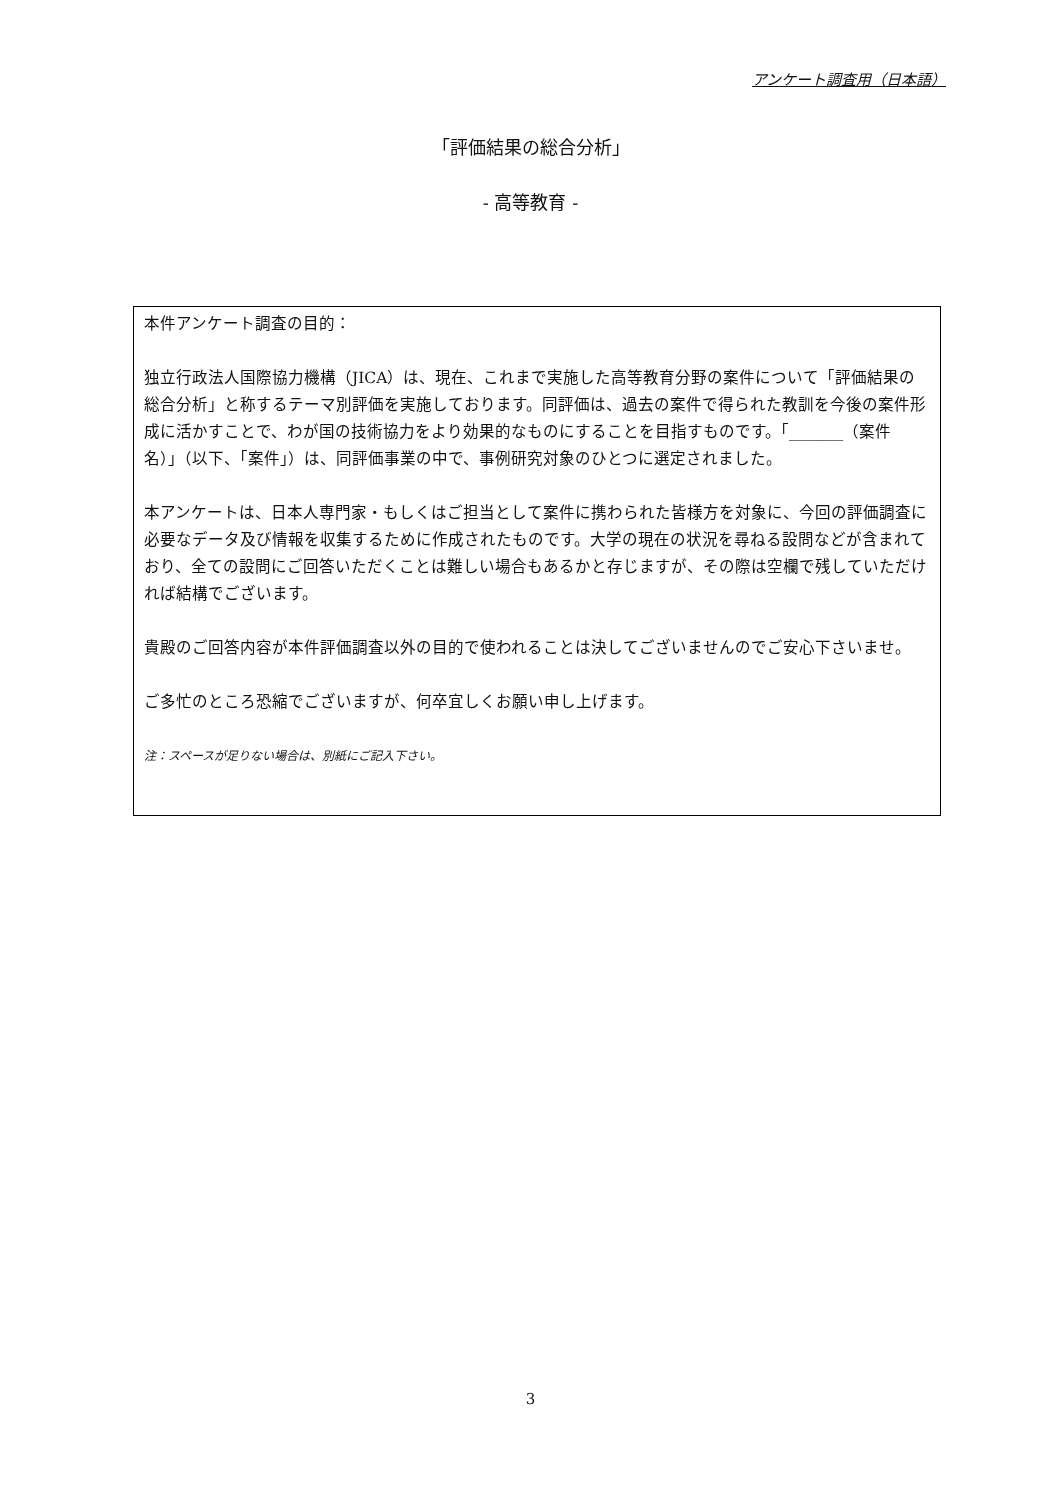アンケート調査用（日本語）
「評価結果の総合分析」
- 高等教育 -
本件アンケート調査の目的：
独立行政法人国際協力機構（JICA）は、現在、これまで実施した高等教育分野の案件について「評価結果の総合分析」と称するテーマ別評価を実施しております。同評価は、過去の案件で得られた教訓を今後の案件形成に活かすことで、わが国の技術協力をより効果的なものにすることを目指すものです。「_______（案件名）」（以下、「案件」）は、同評価事業の中で、事例研究対象のひとつに選定されました。
本アンケートは、日本人専門家・もしくはご担当として案件に携わられた皆様方を対象に、今回の評価調査に必要なデータ及び情報を収集するために作成されたものです。大学の現在の状況を尋ねる設問などが含まれており、全ての設問にご回答いただくことは難しい場合もあるかと存じますが、その際は空欄で残していただければ結構でございます。
貴殿のご回答内容が本件評価調査以外の目的で使われることは決してございませんのでご安心下さいませ。
ご多忙のところ恐縮でございますが、何卒宜しくお願い申し上げます。
注：スペースが足りない場合は、別紙にご記入下さい。
3